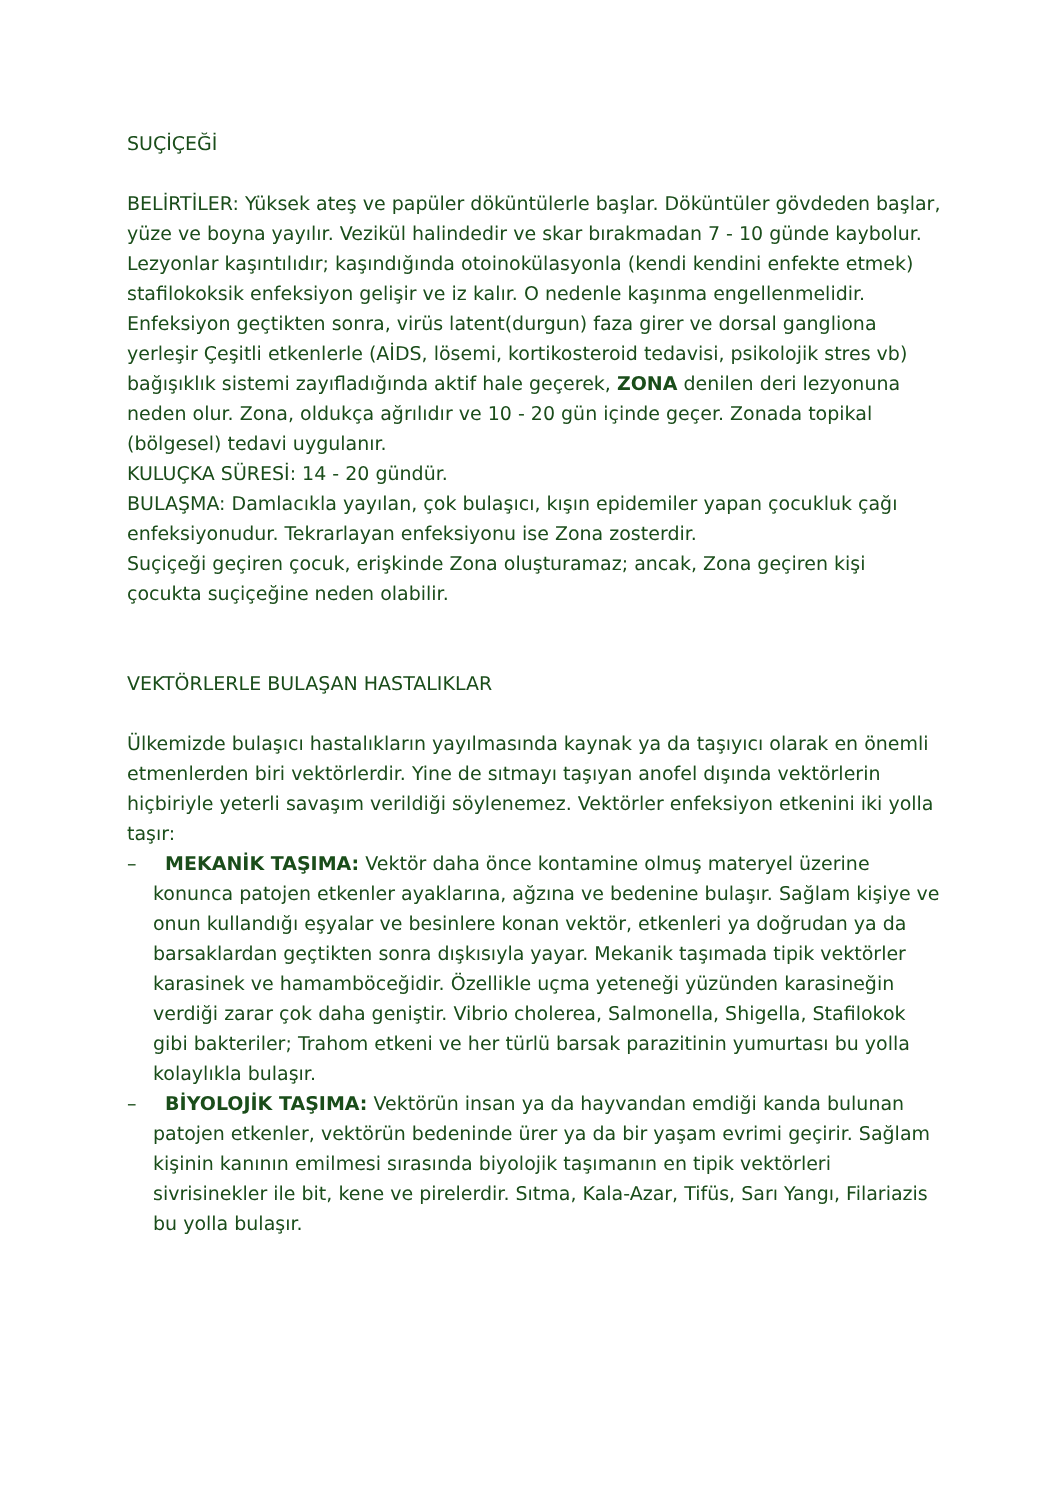SUÇİÇEĞİ
BELİRTİLER: Yüksek ateş ve papüler döküntülerle başlar. Döküntüler gövdeden başlar, yüze ve boyna yayılır. Vezikül halindedir ve skar bırakmadan 7 - 10 günde kaybolur. Lezyonlar kaşıntılıdır; kaşındığında otoinokülasyonla (kendi kendini enfekte etmek) stafilokoksik enfeksiyon gelişir ve iz kalır. O nedenle kaşınma engellenmelidir.
Enfeksiyon geçtikten sonra, virüs latent(durgun) faza girer ve dorsal gangliona yerleşir Çeşitli etkenlerle (AİDS, lösemi, kortikosteroid tedavisi, psikolojik stres vb) bağışıklık sistemi zayıfladığında aktif hale geçerek, ZONA denilen deri lezyonuna neden olur. Zona, oldukça ağrılıdır ve 10 - 20 gün içinde geçer. Zonada topikal (bölgesel) tedavi uygulanır.
KULUÇKA SÜRESİ: 14 - 20 gündür.
BULAŞMA: Damlacıkla yayılan, çok bulaşıcı, kışın epidemiler yapan çocukluk çağı enfeksiyonudur. Tekrarlayan enfeksiyonu ise Zona zosterdir.
Suçiçeği geçiren çocuk, erişkinde Zona oluşturamaz; ancak, Zona geçiren kişi çocukta suçiçeğine neden olabilir.
VEKTÖRLERLE BULAŞAN HASTALIKLAR
Ülkemizde bulaşıcı hastalıkların yayılmasında kaynak ya da taşıyıcı olarak en önemli etmenlerden biri vektörlerdir. Yine de sıtmayı taşıyan anofel dışında vektörlerin hiçbiriyle yeterli savaşım verildiği söylenemez. Vektörler enfeksiyon etkenini iki yolla taşır:
– MEKANİK TAŞIMA: Vektör daha önce kontamine olmuş materyel üzerine konunca patojen etkenler ayaklarına, ağzına ve bedenine bulaşır. Sağlam kişiye ve onun kullandığı eşyalar ve besinlere konan vektör, etkenleri ya doğrudan ya da barsaklardan geçtikten sonra dışkısıyla yayar. Mekanik taşımada tipik vektörler karasinek ve hamamböceğidir. Özellikle uçma yeteneği yüzünden karasineğin verdiği zarar çok daha geniştir. Vibrio cholerea, Salmonella, Shigella, Stafilokok gibi bakteriler; Trahom etkeni ve her türlü barsak parazitinin yumurtası bu yolla kolaylıkla bulaşır.
– BİYOLOJİK TAŞIMA: Vektörün insan ya da hayvandan emdiği kanda bulunan patojen etkenler, vektörün bedeninde ürer ya da bir yaşam evrimi geçirir. Sağlam kişinin kanının emilmesi sırasında biyolojik taşımanın en tipik vektörleri sivrisinekler ile bit, kene ve pirelerdir. Sıtma, Kala-Azar, Tifüs, Sarı Yangı, Filariazis bu yolla bulaşır.